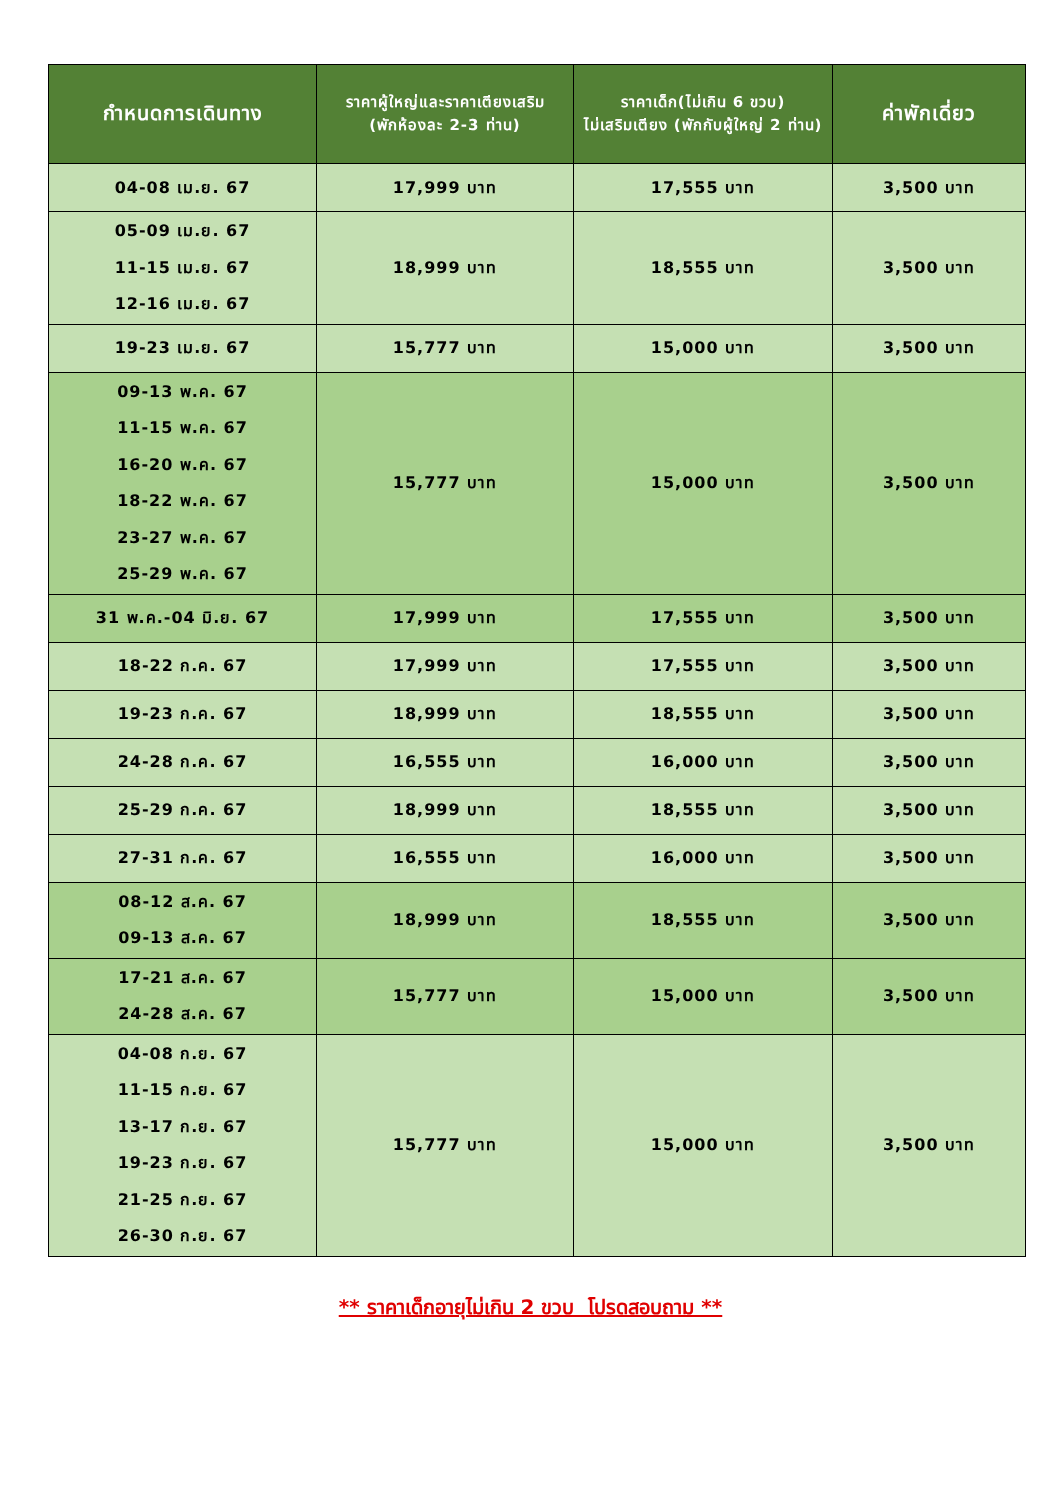| กำหนดการเดินทาง | ราคาผู้ใหญ่และราคาเตียงเสริม (พักห้องละ 2-3 ท่าน) | ราคาเด็ก(ไม่เกิน 6 ขวบ) ไม่เสริมเตียง (พักกับผู้ใหญ่ 2 ท่าน) | ค่าพักเดี่ยว |
| --- | --- | --- | --- |
| 04-08 เม.ย. 67 | 17,999 บาท | 17,555 บาท | 3,500 บาท |
| 05-09 เม.ย. 67 11-15 เม.ย. 67 12-16 เม.ย. 67 | 18,999 บาท | 18,555 บาท | 3,500 บาท |
| 19-23 เม.ย. 67 | 15,777 บาท | 15,000 บาท | 3,500 บาท |
| 09-13 พ.ค. 67 11-15 พ.ค. 67 16-20 พ.ค. 67 18-22 พ.ค. 67 23-27 พ.ค. 67 25-29 พ.ค. 67 | 15,777 บาท | 15,000 บาท | 3,500 บาท |
| 31 พ.ค.-04 มิ.ย. 67 | 17,999 บาท | 17,555 บาท | 3,500 บาท |
| 18-22 ก.ค. 67 | 17,999 บาท | 17,555 บาท | 3,500 บาท |
| 19-23 ก.ค. 67 | 18,999 บาท | 18,555 บาท | 3,500 บาท |
| 24-28 ก.ค. 67 | 16,555 บาท | 16,000 บาท | 3,500 บาท |
| 25-29 ก.ค. 67 | 18,999 บาท | 18,555 บาท | 3,500 บาท |
| 27-31 ก.ค. 67 | 16,555 บาท | 16,000 บาท | 3,500 บาท |
| 08-12 ส.ค. 67 09-13 ส.ค. 67 | 18,999 บาท | 18,555 บาท | 3,500 บาท |
| 17-21 ส.ค. 67 24-28 ส.ค. 67 | 15,777 บาท | 15,000 บาท | 3,500 บาท |
| 04-08 ก.ย. 67 11-15 ก.ย. 67 13-17 ก.ย. 67 19-23 ก.ย. 67 21-25 ก.ย. 67 26-30 ก.ย. 67 | 15,777 บาท | 15,000 บาท | 3,500 บาท |
** ราคาเด็กอายุไม่เกิน 2 ขวบ โปรดสอบถาม **